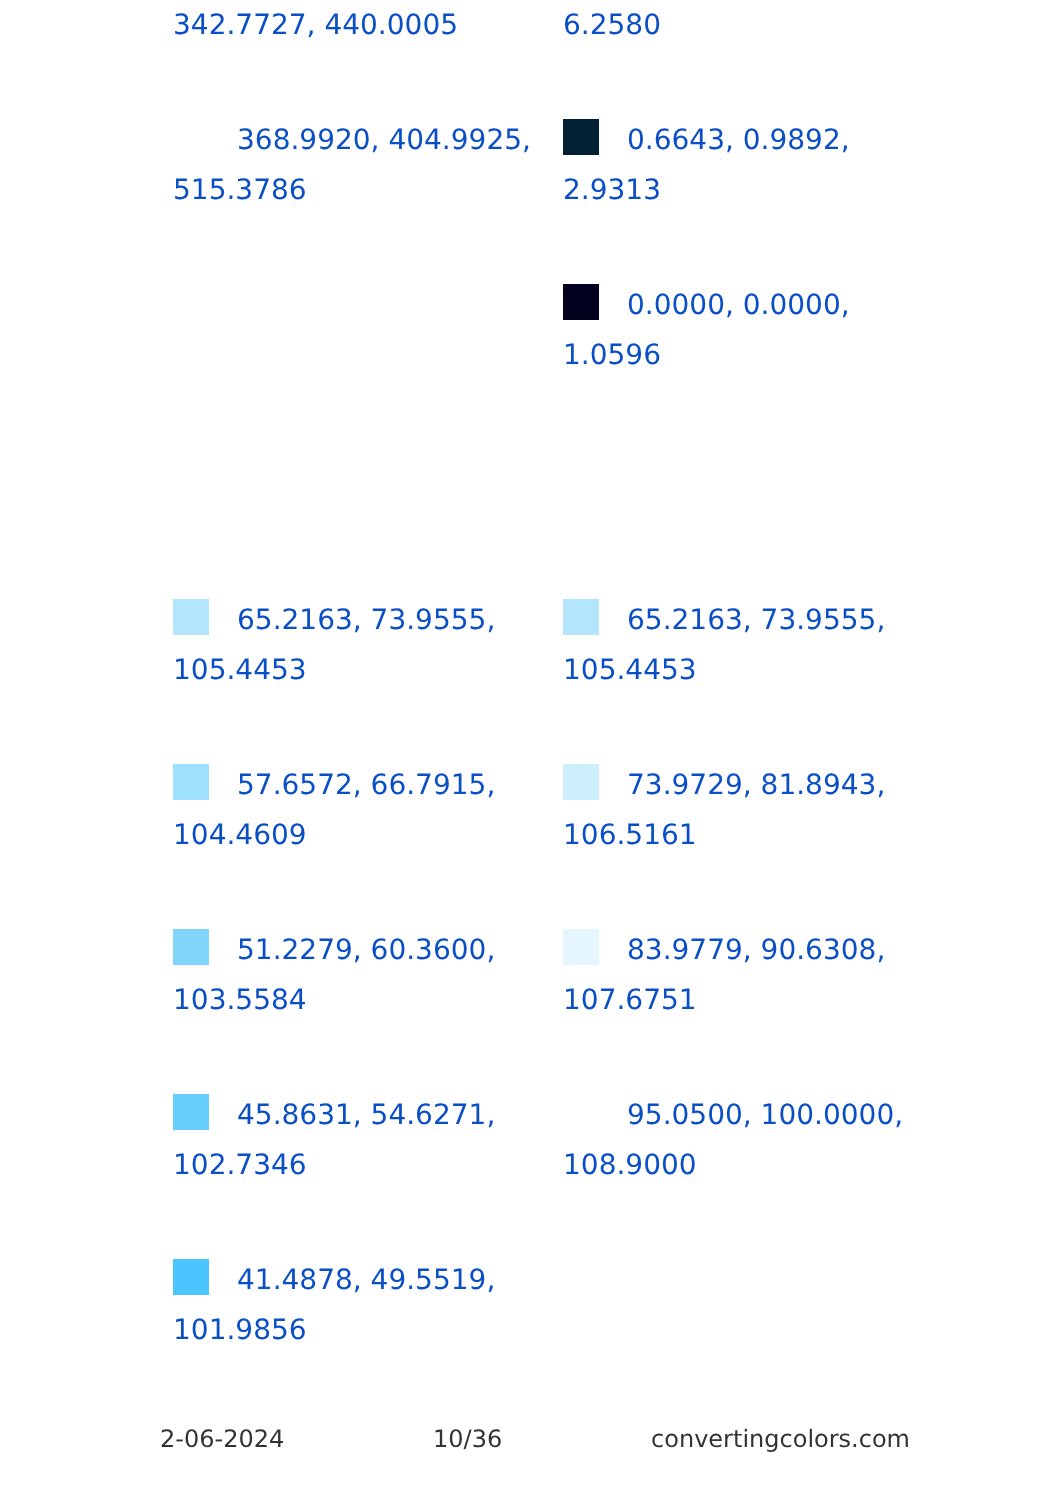342.7727, 440.0005 6.2580
368.9920, 404.9925, 515.3786
0.6643, 0.9892, 2.9313
0.0000, 0.0000, 1.0596
65.2163, 73.9555, 105.4453
65.2163, 73.9555, 105.4453
57.6572, 66.7915, 104.4609
73.9729, 81.8943, 106.5161
51.2279, 60.3600, 103.5584
83.9779, 90.6308, 107.6751
45.8631, 54.6271, 102.7346
95.0500, 100.0000, 108.9000
41.4878, 49.5519, 101.9856
2-06-2024 10/36 convertingcolors.com